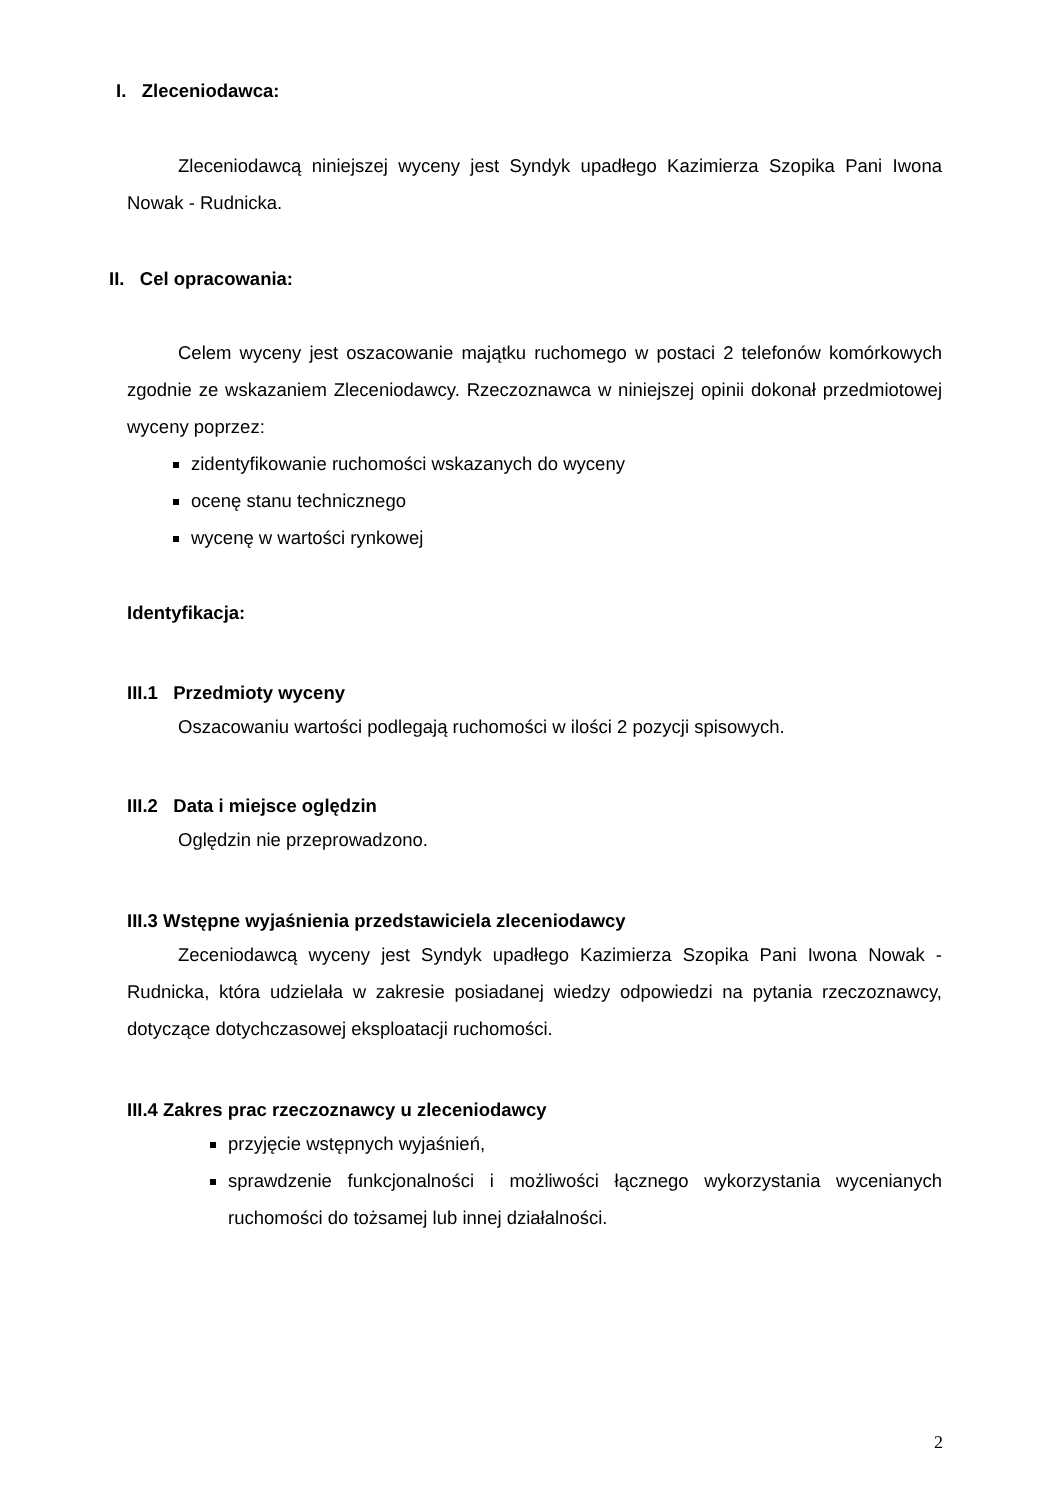I. Zleceniodawca:
Zleceniodawcą niniejszej wyceny jest Syndyk upadłego Kazimierza Szopika Pani Iwona Nowak - Rudnicka.
II. Cel opracowania:
Celem wyceny jest oszacowanie majątku ruchomego w postaci 2 telefonów komórkowych zgodnie ze wskazaniem Zleceniodawcy. Rzeczoznawca w niniejszej opinii dokonał przedmiotowej wyceny poprzez:
zidentyfikowanie ruchomości wskazanych do wyceny
ocenę stanu technicznego
wycenę w wartości rynkowej
Identyfikacja:
III.1 Przedmioty wyceny
Oszacowaniu wartości podlegają ruchomości w ilości 2 pozycji spisowych.
III.2 Data i miejsce oględzin
Oględzin nie przeprowadzono.
III.3 Wstępne wyjaśnienia przedstawiciela zleceniodawcy
Zeceniodawcą wyceny jest Syndyk upadłego Kazimierza Szopika Pani Iwona Nowak - Rudnicka, która udzielała w zakresie posiadanej wiedzy odpowiedzi na pytania rzeczoznawcy, dotyczące dotychczasowej eksploatacji ruchomości.
III.4 Zakres prac rzeczoznawcy u zleceniodawcy
przyjęcie wstępnych wyjaśnień,
sprawdzenie funkcjonalności i możliwości łącznego wykorzystania wycenianych ruchomości do tożsamej lub innej działalności.
2